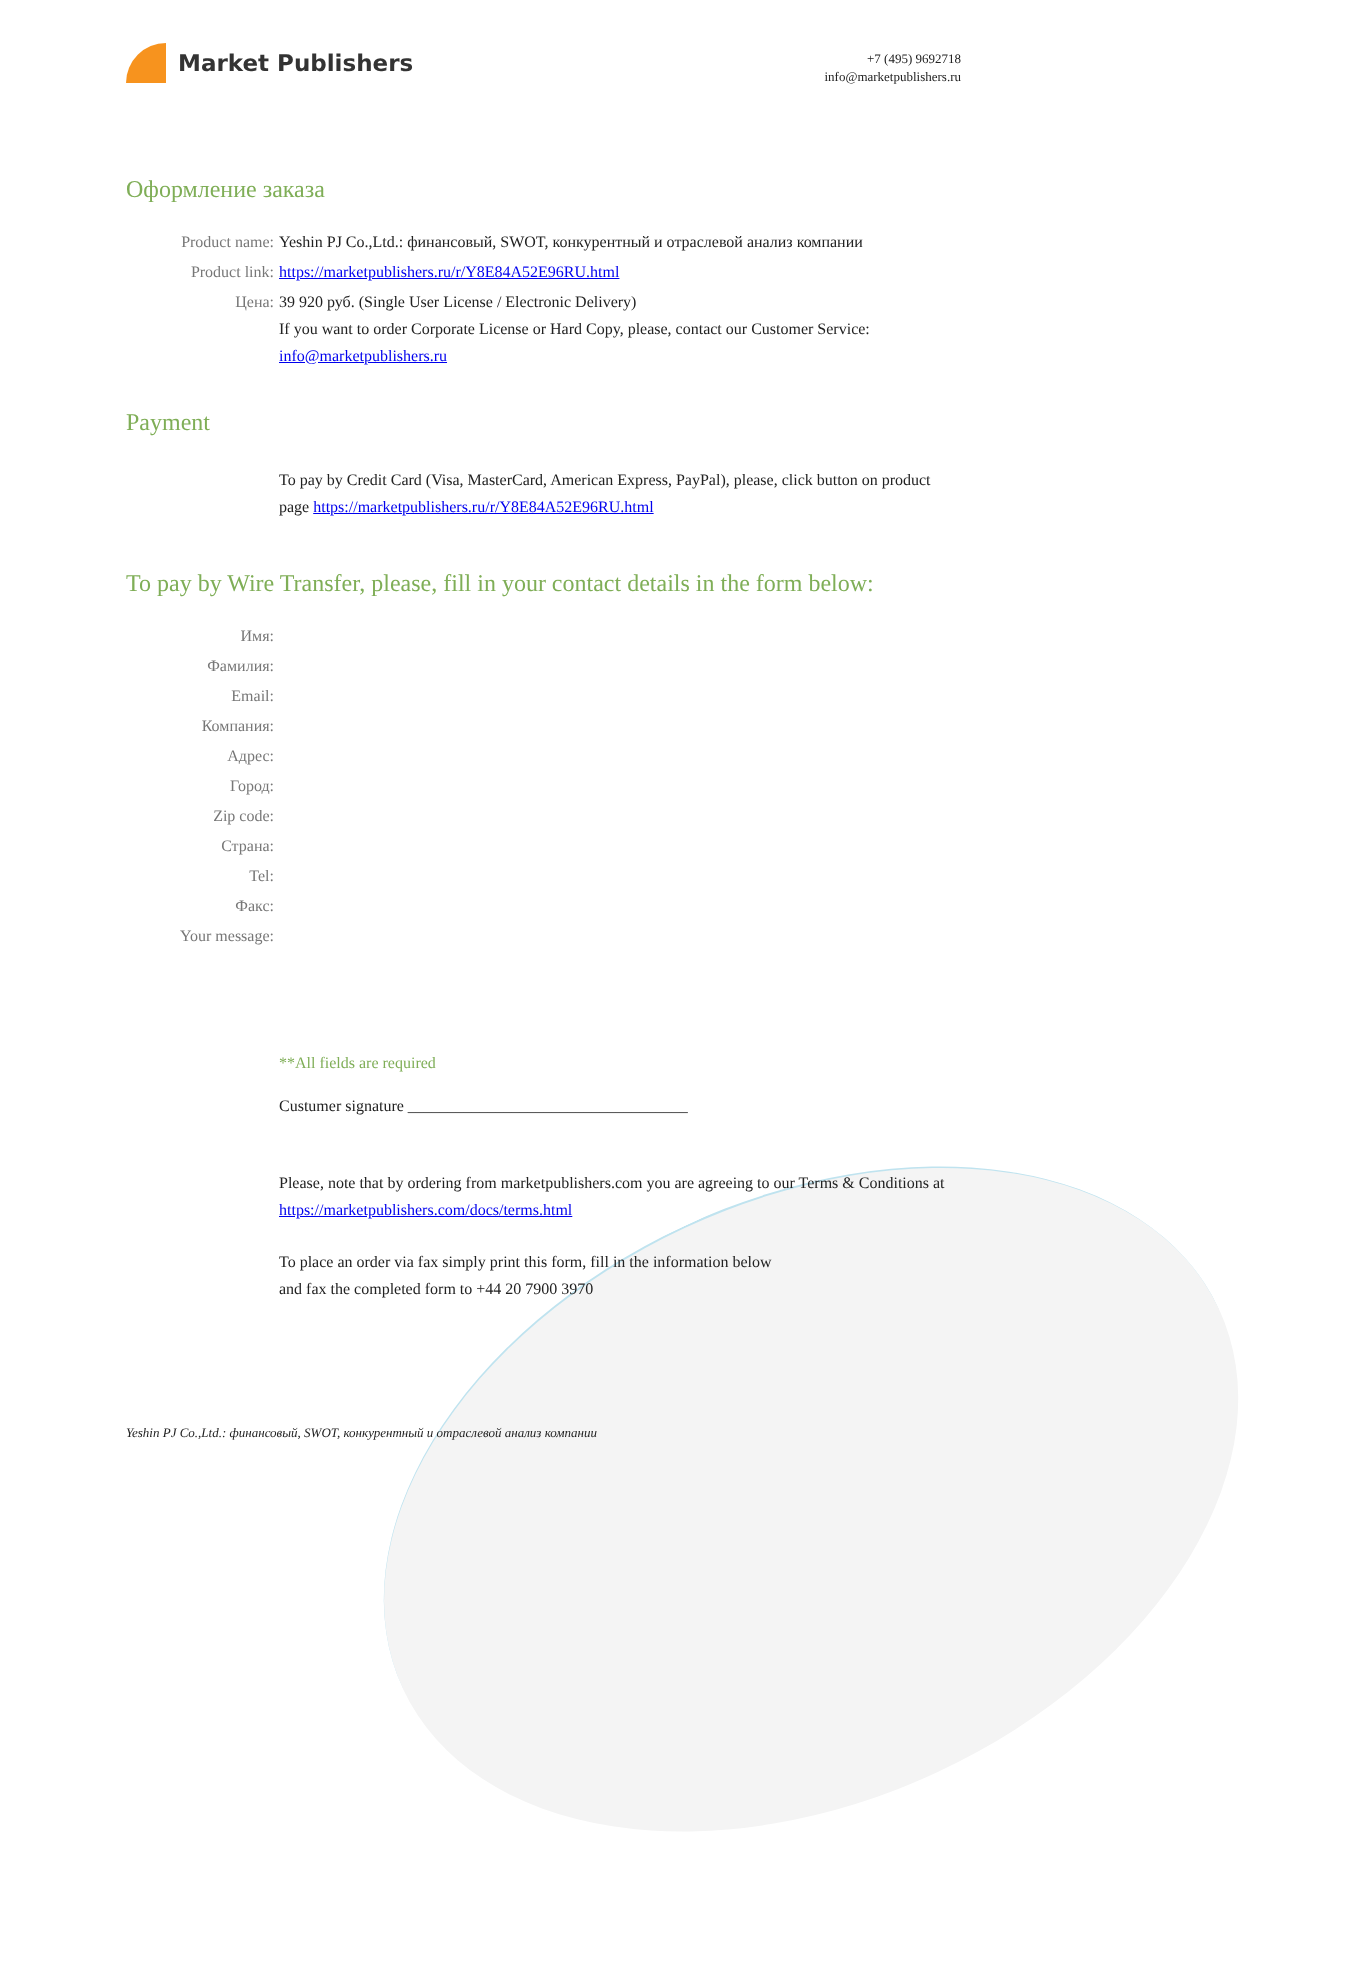Market Publishers
+7 (495) 9692718
info@marketpublishers.ru
Оформление заказа
Product name: Yeshin PJ Co.,Ltd.: финансовый, SWOT, конкурентный и отраслевой анализ компании
Product link: https://marketpublishers.ru/r/Y8E84A52E96RU.html
Цена: 39 920 руб. (Single User License / Electronic Delivery)
If you want to order Corporate License or Hard Copy, please, contact our Customer Service:
info@marketpublishers.ru
Payment
To pay by Credit Card (Visa, MasterCard, American Express, PayPal), please, click button on product page https://marketpublishers.ru/r/Y8E84A52E96RU.html
To pay by Wire Transfer, please, fill in your contact details in the form below:
Имя:
Фамилия:
Email:
Компания:
Адрес:
Город:
Zip code:
Страна:
Tel:
Факс:
Your message:
**All fields are required
Custumer signature ___________________________________
Please, note that by ordering from marketpublishers.com you are agreeing to our Terms & Conditions at https://marketpublishers.com/docs/terms.html
To place an order via fax simply print this form, fill in the information below
and fax the completed form to +44 20 7900 3970
Yeshin PJ Co.,Ltd.: финансовый, SWOT, конкурентный и отраслевой анализ компании